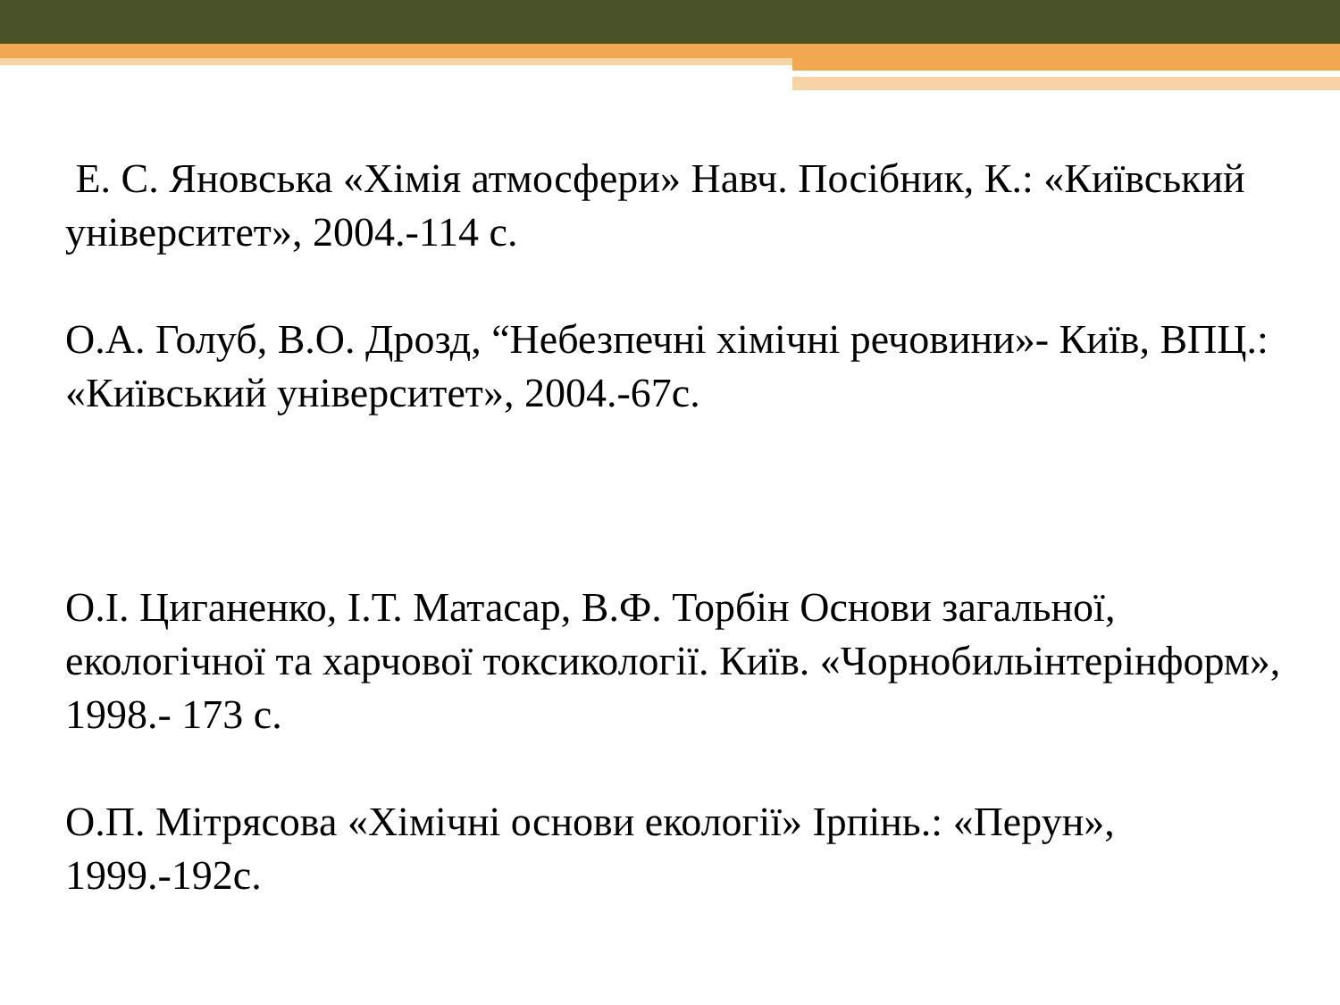Е. С. Яновська «Хімія атмосфери» Навч. Посібник, К.: «Київський університет», 2004.-114 с.
О.А. Голуб, В.О. Дрозд, “Небезпечні хімічні речовини»- Київ, ВПЦ.: «Київський університет», 2004.-67с.
О.І. Циганенко, І.Т. Матасар, В.Ф. Торбін Основи загальної, екологічної та харчової токсикології. Київ. «Чорнобильінтерінформ», 1998.- 173 с.
О.П. Мітрясова «Хімічні основи екології» Ірпінь.: «Перун», 1999.-192с.